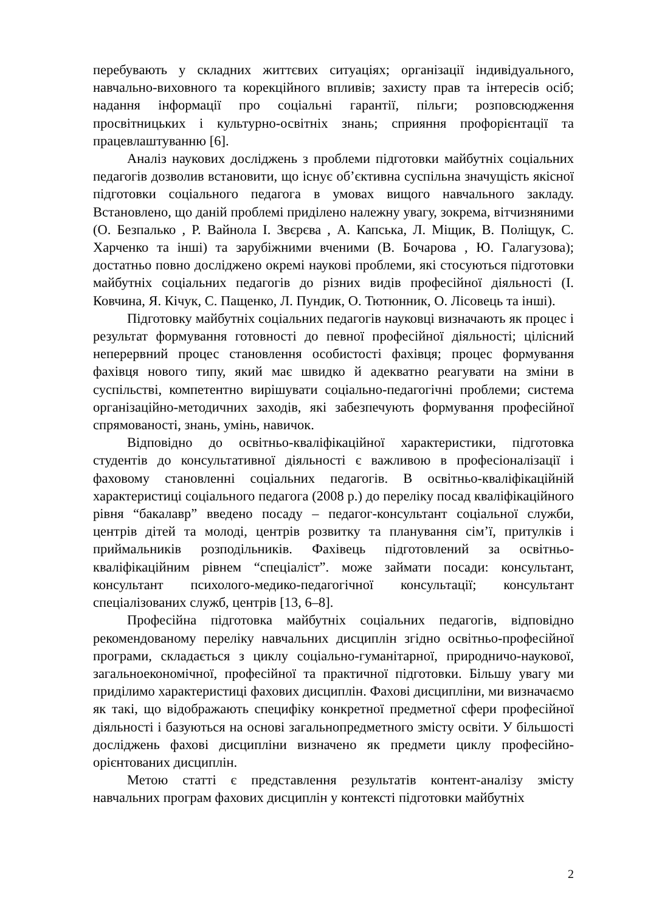перебувають у складних життєвих ситуаціях; організації індивідуального, навчально-виховного та корекційного впливів; захисту прав та інтересів осіб; надання інформації про соціальні гарантії, пільги; розповсюдження просвітницьких і культурно-освітніх знань; сприяння профорієнтації та працевлаштуванню [6].
Аналіз наукових досліджень з проблеми підготовки майбутніх соціальних педагогів дозволив встановити, що існує об’єктивна суспільна значущість якісної підготовки соціального педагога в умовах вищого навчального закладу. Встановлено, що даній проблемі приділено належну увагу, зокрема, вітчизняними (О. Безпалько , Р. Вайнола І. Звєрєва , А. Капська, Л. Міщик, В. Поліщук, С. Харченко та інші) та зарубіжними вченими (В. Бочарова , Ю. Галагузова); достатньо повно досліджено окремі наукові проблеми, які стосуються підготовки майбутніх соціальних педагогів до різних видів професійної діяльності (І. Ковчина, Я. Кічук, С. Пащенко, Л. Пундик, О. Тютюнник, О. Лісовець та інші).
Підготовку майбутніх соціальних педагогів науковці визначають як процес і результат формування готовності до певної професійної діяльності; цілісний неперервний процес становлення особистості фахівця; процес формування фахівця нового типу, який має швидко й адекватно реагувати на зміни в суспільстві, компетентно вирішувати соціально-педагогічні проблеми; система організаційно-методичних заходів, які забезпечують формування професійної спрямованості, знань, умінь, навичок.
Відповідно до освітньо-кваліфікаційної характеристики, підготовка студентів до консультативної діяльності є важливою в професіоналізації і фаховому становленні соціальних педагогів. В освітньо-кваліфікаційній характеристиці соціального педагога (2008 р.) до переліку посад кваліфікаційного рівня “бакалавр” введено посаду – педагог-консультант соціальної служби, центрів дітей та молоді, центрів розвитку та планування сім’ї, притулків і приймальників розподільників. Фахівець підготовлений за освітньо-кваліфікаційним рівнем “спеціаліст”. може займати посади: консультант, консультант психолого-медико-педагогічної консультації; консультант спеціалізованих служб, центрів [13, 6–8].
Професійна підготовка майбутніх соціальних педагогів, відповідно рекомендованому переліку навчальних дисциплін згідно освітньо-професійної програми, складається з циклу соціально-гуманітарної, природничо-наукової, загальноекономічної, професійної та практичної підготовки. Більшу увагу ми приділимо характеристиці фахових дисциплін. Фахові дисципліни, ми визначаємо як такі, що відображають специфіку конкретної предметної сфери професійної діяльності і базуються на основі загальнопредметного змісту освіти. У більшості досліджень фахові дисципліни визначено як предмети циклу професійно-орієнтованих дисциплін.
Метою статті є представлення результатів контент-аналізу змісту навчальних програм фахових дисциплін у контексті підготовки майбутніх
2